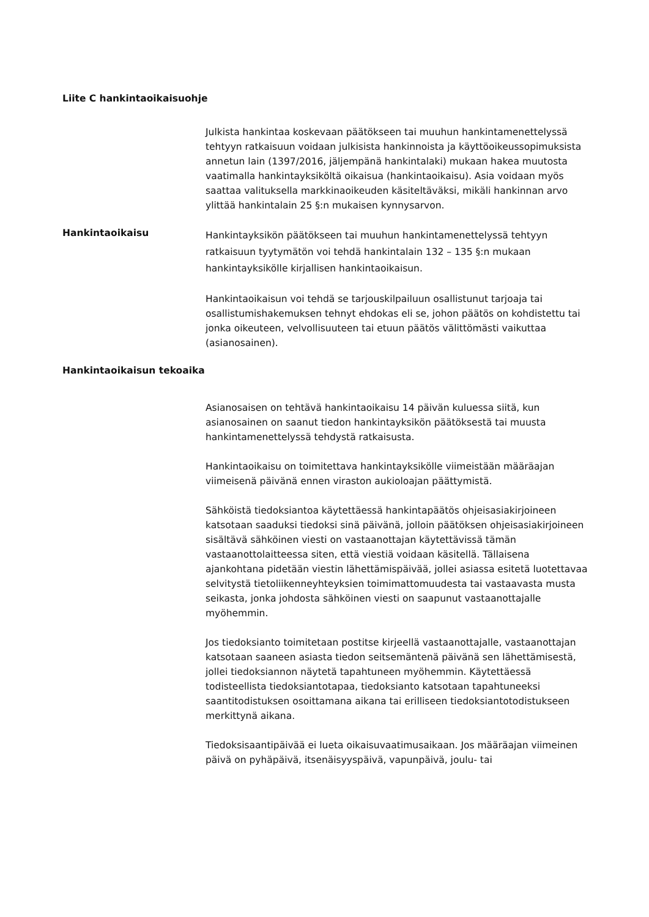Liite C hankintaoikaisuohje
Julkista hankintaa koskevaan päätökseen tai muuhun hankintamenettelyssä tehtyyn ratkaisuun voidaan julkisista hankinnoista ja käyttöoikeussopimuksista annetun lain (1397/2016, jäljempänä hankintalaki) mukaan hakea muutosta vaatimalla hankintayksiköltä oikaisua (hankintaoikaisu). Asia voidaan myös saattaa valituksella markkinaoikeuden käsiteltäväksi, mikäli hankinnan arvo ylittää hankintalain 25 §:n mukaisen kynnysarvon.
Hankintaoikaisu
Hankintayksikön päätökseen tai muuhun hankintamenettelyssä tehtyyn ratkaisuun tyytymätön voi tehdä hankintalain 132 – 135 §:n mukaan hankintayksikölle kirjallisen hankintaoikaisun.
Hankintaoikaisun voi tehdä se tarjouskilpailuun osallistunut tarjoaja tai osallistumishakemuksen tehnyt ehdokas eli se, johon päätös on kohdistettu tai jonka oikeuteen, velvollisuuteen tai etuun päätös välittömästi vaikuttaa (asianosainen).
Hankintaoikaisun tekoaika
Asianosaisen on tehtävä hankintaoikaisu 14 päivän kuluessa siitä, kun asianosainen on saanut tiedon hankintayksikön päätöksestä tai muusta hankintamenettelyssä tehdystä ratkaisusta.
Hankintaoikaisu on toimitettava hankintayksikölle viimeistään määräajan viimeisenä päivänä ennen viraston aukioloajan päättymistä.
Sähköistä tiedoksiantoa käytettäessä hankintapäätös ohjeisasiakirjoineen katsotaan saaduksi tiedoksi sinä päivänä, jolloin päätöksen ohjeisasiakirjoineen sisältävä sähköinen viesti on vastaanottajan käytettävissä tämän vastaanottolaitteessa siten, että viestiä voidaan käsitellä. Tällaisena ajankohtana pidetään viestin lähettämispäivää, jollei asiassa esitetä luotettavaa selvitystä tietoliikenneyhteyksien toimimattomuudesta tai vastaavasta musta seikasta, jonka johdosta sähköinen viesti on saapunut vastaanottajalle myöhemmin.
Jos tiedoksianto toimitetaan postitse kirjeellä vastaanottajalle, vastaanottajan katsotaan saaneen asiasta tiedon seitsemäntenä päivänä sen lähettämisestä, jollei tiedoksiannon näytetä tapahtuneen myöhemmin. Käytettäessä todisteellista tiedoksiantotapaa, tiedoksianto katsotaan tapahtuneeksi saantitodistuksen osoittamana aikana tai erilliseen tiedoksiantotodistukseen merkittynä aikana.
Tiedoksisaantipäivää ei lueta oikaisuvaatimusaikaan. Jos määräajan viimeinen päivä on pyhäpäivä, itsenäisyyspäivä, vapunpäivä, joulu- tai